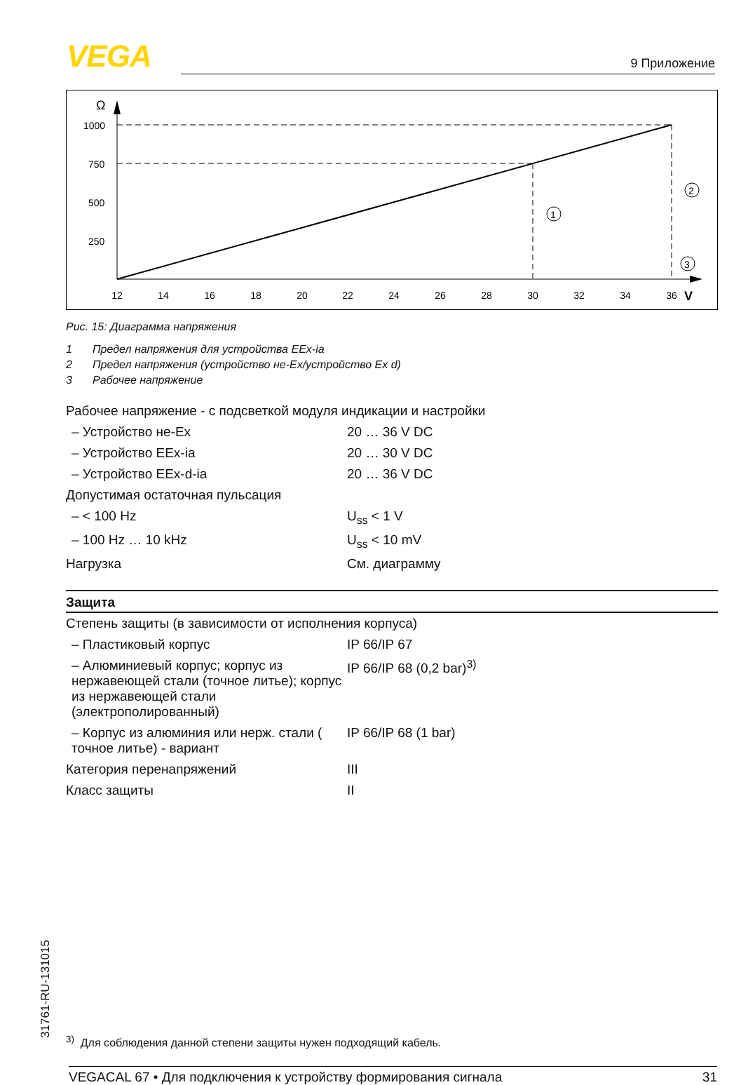VEGA 9 Приложение
Ω
1000
750
500
250
12
14
16
18
20
22
24
26
28
30
32
34
36
V
1
2
3
Рис. 15: Диаграмма напряжения
1 Предел напряжения для устройства EEx-ia
2 Предел напряжения (устройство не-Ex/устройство Ex d)
3 Рабочее напряжение
| Рабочее напряжение - с подсветкой модуля индикации и настройки | |
| – Устройство не-Ex | 20 … 36 V DC |
| – Устройство EEx-ia | 20 … 30 V DC |
| – Устройство EEx-d-ia | 20 … 36 V DC |
| Допустимая остаточная пульсация | |
| – < 100 Hz | U<sub>ss</sub> < 1 V |
| – 100 Hz … 10 kHz | U<sub>ss</sub> < 10 mV |
| Нагрузка | См. диаграмму |
Защита
| Степень защиты (в зависимости от исполнения корпуса) | |
| – Пластиковый корпус | IP 66/IP 67 |
| – Алюминиевый корпус; корпус из нержавеющей стали (точное литье); корпус из нержавеющей стали (электрополированный) | IP 66/IP 68 (0,2 bar)<sup>3)</sup> |
| – Корпус из алюминия или нерж. стали ( точное литье) - вариант | IP 66/IP 68 (1 bar) |
| Категория перенапряжений | III |
| Класс защиты | II |
31761-RU-131015
<sup>3)</sup> Для соблюдения данной степени защиты нужен подходящий кабель.
VEGACAL 67 • Для подключения к устройству формирования сигнала 31